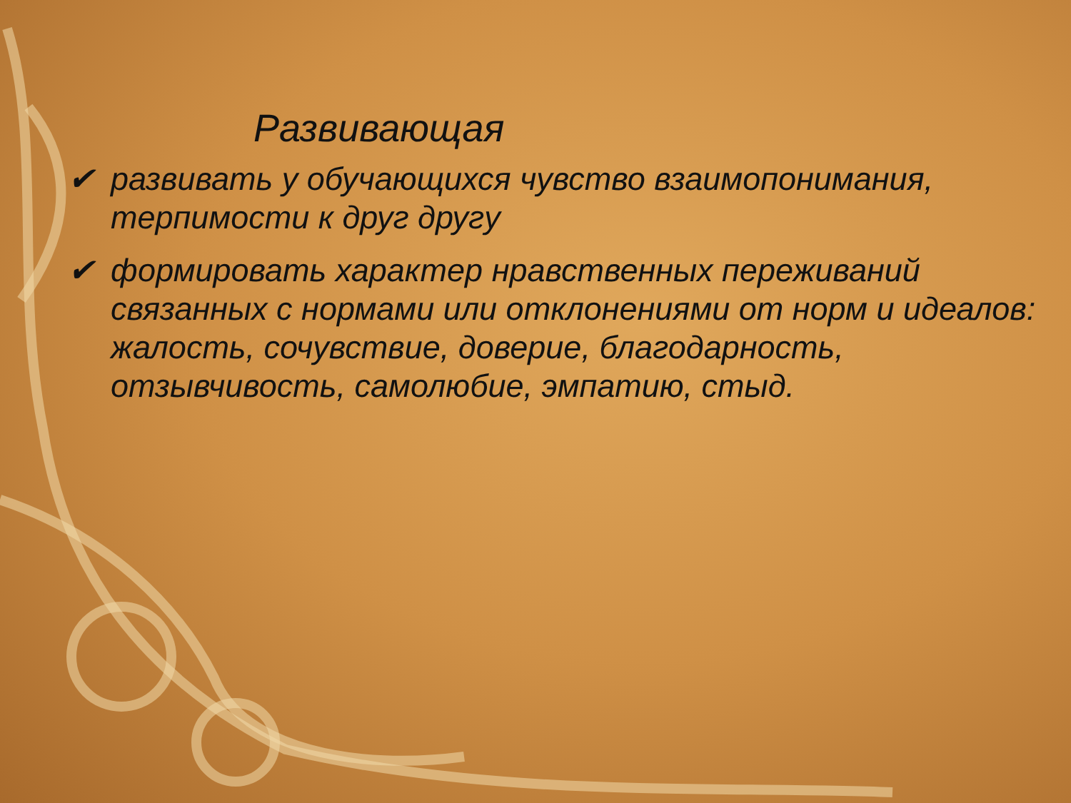Развивающая
✔ развивать у обучающихся чувство взаимопонимания, терпимости к друг другу
✔ формировать характер нравственных переживаний связанных с нормами или отклонениями от норм и идеалов: жалость, сочувствие, доверие, благодарность, отзывчивость, самолюбие, эмпатию, стыд.